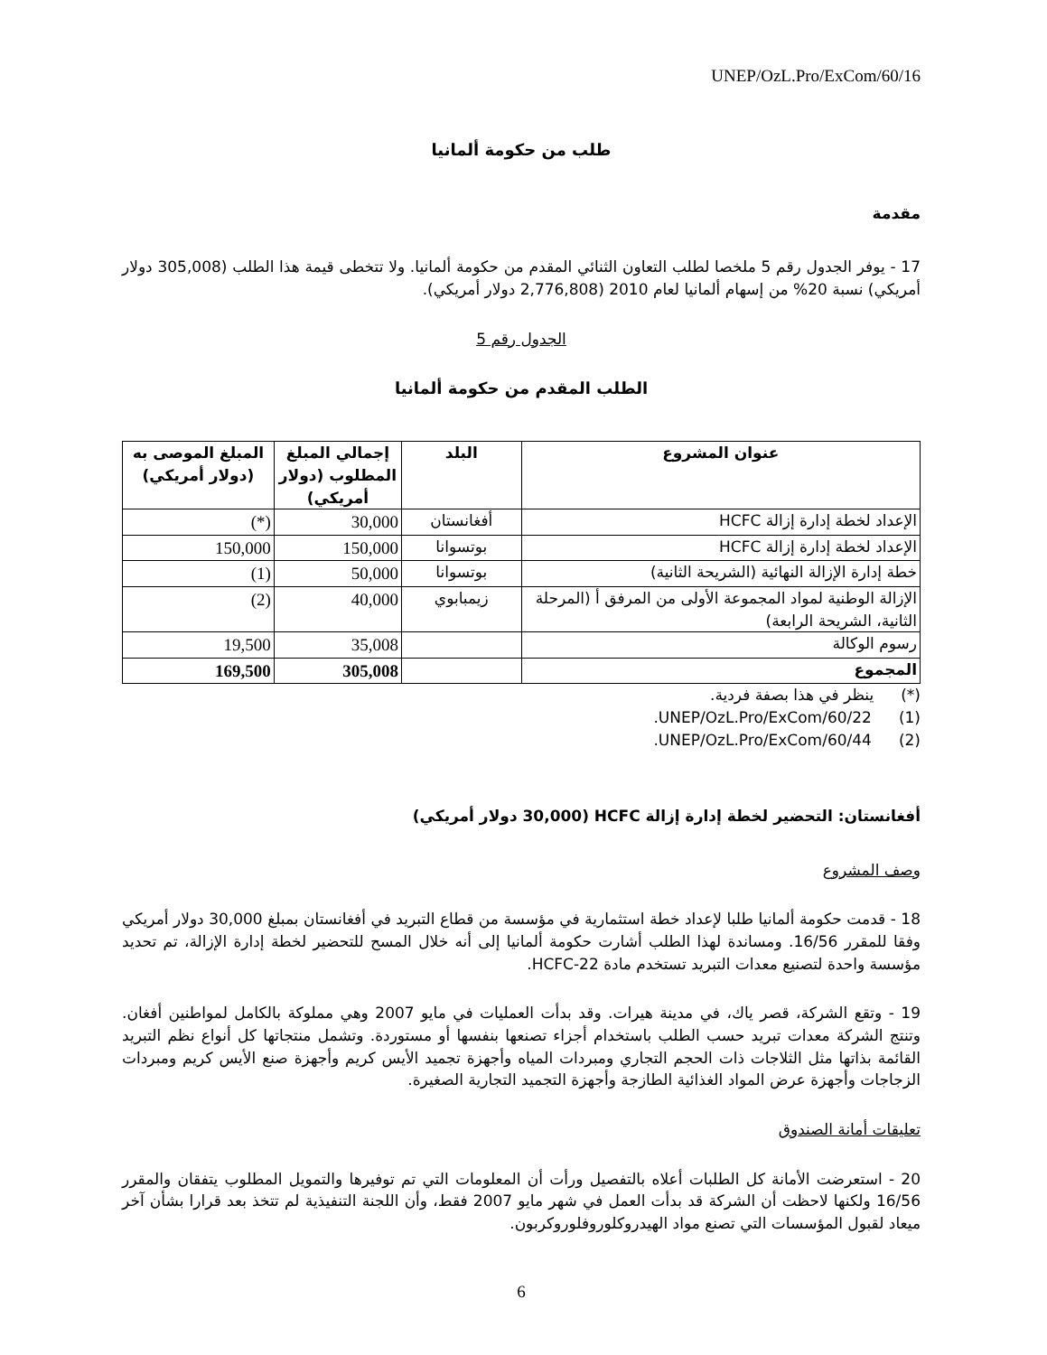UNEP/OzL.Pro/ExCom/60/16
طلب من حكومة ألمانيا
مقدمة
17 - يوفر الجدول رقم 5 ملخصا لطلب التعاون الثنائي المقدم من حكومة ألمانيا. ولا تتخطى قيمة هذا الطلب (305,008 دولار أمريكي) نسبة 20% من إسهام ألمانيا لعام 2010 (2,776,808 دولار أمريكي).
الجدول رقم 5
الطلب المقدم من حكومة ألمانيا
| عنوان المشروع | البلد | إجمالي المبلغ المطلوب (دولار أمريكي) | المبلغ الموصى به (دولار أمريكي) |
| --- | --- | --- | --- |
| الإعداد لخطة إدارة إزالة HCFC | أفغانستان | 30,000 | (*) |
| الإعداد لخطة إدارة إزالة HCFC | بوتسوانا | 150,000 | 150,000 |
| خطة إدارة الإزالة النهائية (الشريحة الثانية) | بوتسوانا | 50,000 | (1) |
| الإزالة الوطنية لمواد المجموعة الأولى من المرفق أ (المرحلة الثانية، الشريحة الرابعة) | زيمبابوي | 40,000 | (2) |
| رسوم الوكالة | | 35,008 | 19,500 |
| المجموع | | 305,008 | 169,500 |
(*) ينظر في هذا بصفة فردية.
(1) UNEP/OzL.Pro/ExCom/60/22.
(2) UNEP/OzL.Pro/ExCom/60/44.
أفغانستان: التحضير لخطة إدارة إزالة HCFC (30,000 دولار أمريكي)
وصف المشروع
18 - قدمت حكومة ألمانيا طلبا لإعداد خطة استثمارية في مؤسسة من قطاع التبريد في أفغانستان بمبلغ 30,000 دولار أمريكي وفقا للمقرر 16/56. ومساندة لهذا الطلب أشارت حكومة ألمانيا إلى أنه خلال المسح للتحضير لخطة إدارة الإزالة، تم تحديد مؤسسة واحدة لتصنيع معدات التبريد تستخدم مادة HCFC-22.
19 - وتقع الشركة، قصر ياك، في مدينة هيرات. وقد بدأت العمليات في مايو 2007 وهي مملوكة بالكامل لمواطنين أفغان. وتنتج الشركة معدات تبريد حسب الطلب باستخدام أجزاء تصنعها بنفسها أو مستوردة. وتشمل منتجاتها كل أنواع نظم التبريد القائمة بذاتها مثل الثلاجات ذات الحجم التجاري ومبردات المياه وأجهزة تجميد الأيس كريم وأجهزة صنع الأيس كريم ومبردات الزجاجات وأجهزة عرض المواد الغذائية الطازجة وأجهزة التجميد التجارية الصغيرة.
تعليقات أمانة الصندوق
20 - استعرضت الأمانة كل الطلبات أعلاه بالتفصيل ورأت أن المعلومات التي تم توفيرها والتمويل المطلوب يتفقان والمقرر 16/56 ولكنها لاحظت أن الشركة قد بدأت العمل في شهر مايو 2007 فقط، وأن اللجنة التنفيذية لم تتخذ بعد قرارا بشأن آخر ميعاد لقبول المؤسسات التي تصنع مواد الهيدروكلوروفلوروكربون.
6